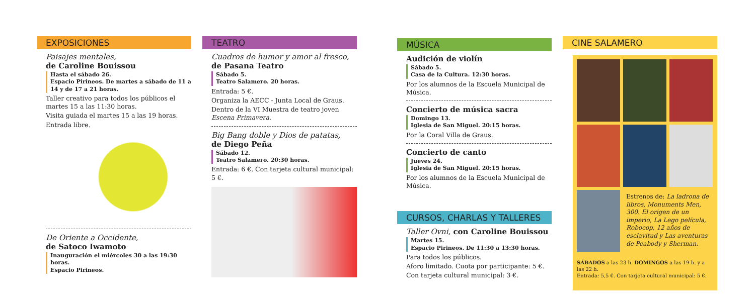EXPOSICIONES
Paisajes mentales,
de Caroline Bouissou
Hasta el sábado 26.
Espacio Pirineos. De martes a sábado de 11 a 14 y de 17 a 21 horas.
Taller creativo para todos los públicos el martes 15 a las 11:30 horas.
Visita guiada el martes 15 a las 19 horas.
Entrada libre.
De Oriente a Occidente,
de Satoco Iwamoto
Inauguración el miércoles 30 a las 19:30 horas.
Espacio Pirineos.
TEATRO
Cuadros de humor y amor al fresco,
de Pasana Teatro
Sábado 5.
Teatro Salamero. 20 horas.
Entrada: 5 €.
Organiza la AECC - Junta Local de Graus.
Dentro de la VI Muestra de teatro joven Escena Primavera.
Big Bang doble y Dios de patatas,
de Diego Peña
Sábado 12.
Teatro Salamero. 20:30 horas.
Entrada: 6 €. Con tarjeta cultural municipal: 5 €.
MÚSICA
Audición de violín
Sábado 5.
Casa de la Cultura. 12:30 horas.
Por los alumnos de la Escuela Municipal de Música.
Concierto de música sacra
Domingo 13.
Iglesia de San Miguel. 20:15 horas.
Por la Coral Villa de Graus.
Concierto de canto
Jueves 24.
Iglesia de San Miguel. 20:15 horas.
Por los alumnos de la Escuela Municipal de Música.
CURSOS, CHARLAS Y TALLERES
Taller Ovni, con Caroline Bouissou
Martes 15.
Espacio Pirineos. De 11:30 a 13:30 horas.
Para todos los públicos.
Aforo limitado. Cuota por participante: 5 €.
Con tarjeta cultural municipal: 3 €.
CINE SALAMERO
Estrenos de: La ladrona de libros, Monuments Men, 300. El origen de un imperio, La Lego película, Robocop, 12 años de esclavitud y Las aventuras de Peabody y Sherman.
SÁBADOS a las 23 h. DOMINGOS a las 19 h. y a las 22 h.
Entrada: 5,5 €. Con tarjeta cultural municipal: 5 €.